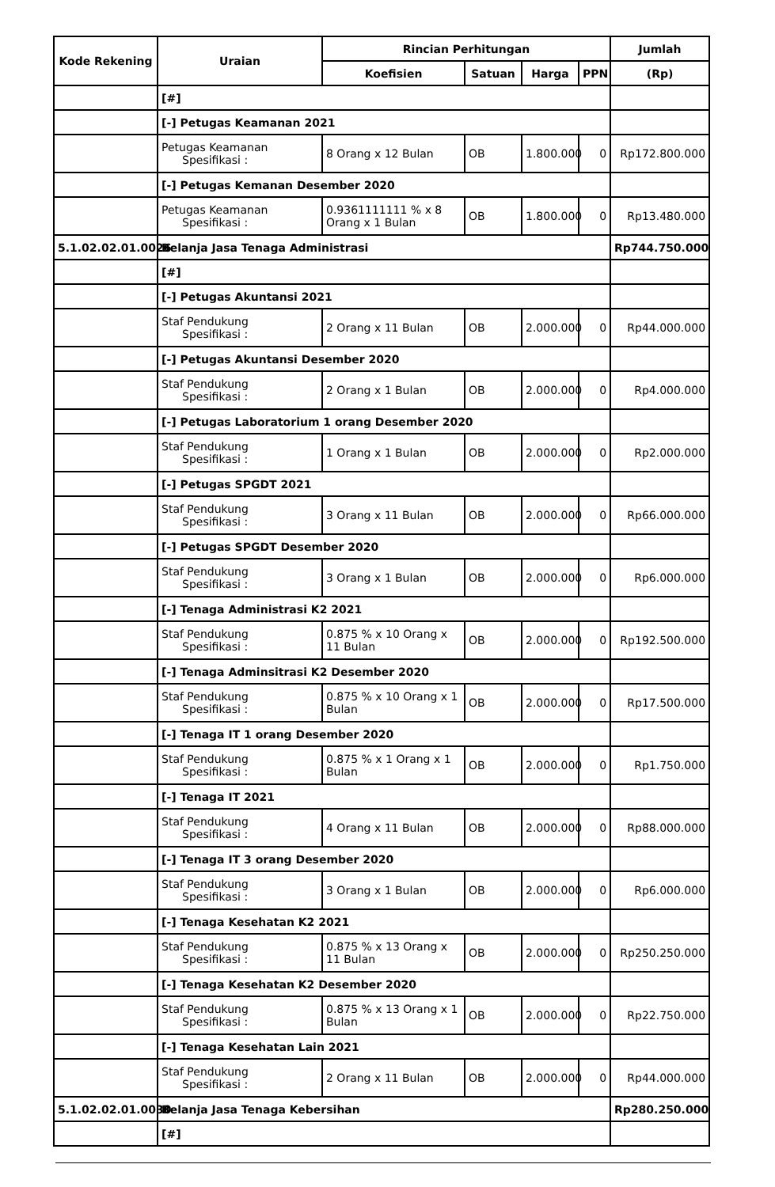| Kode Rekening | Uraian | Rincian Perhitungan | | | | Jumlah |
| --- | --- | --- | --- | --- | --- | --- |
| | | Koefisien | Satuan | Harga | PPN | (Rp) |
| | [#] | | | | | |
| | [-] Petugas Keamanan 2021 | | | | | |
| | Petugas Keamanan Spesifikasi : | 8 Orang x 12 Bulan | OB | 1.800.000 | 0 | Rp172.800.000 |
| | [-] Petugas Kemanan Desember 2020 | | | | | |
| | Petugas Keamanan Spesifikasi : | 0.9361111111 % x 8 Orang x 1 Bulan | OB | 1.800.000 | 0 | Rp13.480.000 |
| 5.1.02.02.01.0026 | Belanja Jasa Tenaga Administrasi | | | | | Rp744.750.000 |
| | [#] | | | | | |
| | [-] Petugas Akuntansi 2021 | | | | | |
| | Staf Pendukung Spesifikasi : | 2 Orang x 11 Bulan | OB | 2.000.000 | 0 | Rp44.000.000 |
| | [-] Petugas Akuntansi Desember 2020 | | | | | |
| | Staf Pendukung Spesifikasi : | 2 Orang x 1 Bulan | OB | 2.000.000 | 0 | Rp4.000.000 |
| | [-] Petugas Laboratorium 1 orang Desember 2020 | | | | | |
| | Staf Pendukung Spesifikasi : | 1 Orang x 1 Bulan | OB | 2.000.000 | 0 | Rp2.000.000 |
| | [-] Petugas SPGDT 2021 | | | | | |
| | Staf Pendukung Spesifikasi : | 3 Orang x 11 Bulan | OB | 2.000.000 | 0 | Rp66.000.000 |
| | [-] Petugas SPGDT Desember 2020 | | | | | |
| | Staf Pendukung Spesifikasi : | 3 Orang x 1 Bulan | OB | 2.000.000 | 0 | Rp6.000.000 |
| | [-] Tenaga Administrasi K2 2021 | | | | | |
| | Staf Pendukung Spesifikasi : | 0.875 % x 10 Orang x 11 Bulan | OB | 2.000.000 | 0 | Rp192.500.000 |
| | [-] Tenaga Adminsitrasi K2 Desember 2020 | | | | | |
| | Staf Pendukung Spesifikasi : | 0.875 % x 10 Orang x 1 Bulan | OB | 2.000.000 | 0 | Rp17.500.000 |
| | [-] Tenaga IT 1 orang Desember 2020 | | | | | |
| | Staf Pendukung Spesifikasi : | 0.875 % x 1 Orang x 1 Bulan | OB | 2.000.000 | 0 | Rp1.750.000 |
| | [-] Tenaga IT 2021 | | | | | |
| | Staf Pendukung Spesifikasi : | 4 Orang x 11 Bulan | OB | 2.000.000 | 0 | Rp88.000.000 |
| | [-] Tenaga IT 3 orang Desember 2020 | | | | | |
| | Staf Pendukung Spesifikasi : | 3 Orang x 1 Bulan | OB | 2.000.000 | 0 | Rp6.000.000 |
| | [-] Tenaga Kesehatan K2 2021 | | | | | |
| | Staf Pendukung Spesifikasi : | 0.875 % x 13 Orang x 11 Bulan | OB | 2.000.000 | 0 | Rp250.250.000 |
| | [-] Tenaga Kesehatan K2 Desember 2020 | | | | | |
| | Staf Pendukung Spesifikasi : | 0.875 % x 13 Orang x 1 Bulan | OB | 2.000.000 | 0 | Rp22.750.000 |
| | [-] Tenaga Kesehatan Lain 2021 | | | | | |
| | Staf Pendukung Spesifikasi : | 2 Orang x 11 Bulan | OB | 2.000.000 | 0 | Rp44.000.000 |
| 5.1.02.02.01.0030 | Belanja Jasa Tenaga Kebersihan | | | | | Rp280.250.000 |
| | [#] | | | | | |